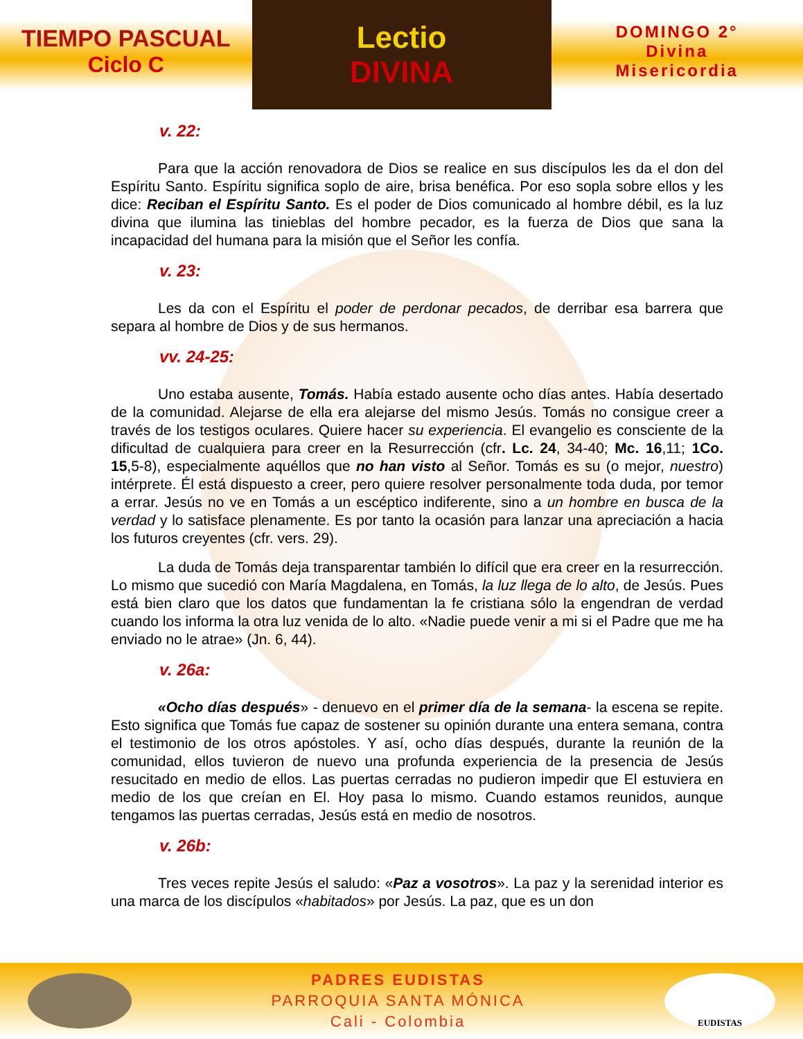TIEMPO PASCUAL
Ciclo C
Lectio
DIVINA
DOMINGO 2°
Divina
Misericordia
v. 22:
Para que la acción renovadora de Dios se realice en sus discípulos les da el don del Espíritu Santo. Espíritu significa soplo de aire, brisa benéfica. Por eso sopla sobre ellos y les dice: Reciban el Espíritu Santo. Es el poder de Dios comunicado al hombre débil, es la luz divina que ilumina las tinieblas del hombre pecador, es la fuerza de Dios que sana la incapacidad del humana para la misión que el Señor les confía.
v. 23:
Les da con el Espíritu el poder de perdonar pecados, de derribar esa barrera que separa al hombre de Dios y de sus hermanos.
vv. 24-25:
Uno estaba ausente, Tomás. Había estado ausente ocho días antes. Había desertado de la comunidad. Alejarse de ella era alejarse del mismo Jesús. Tomás no consigue creer a través de los testigos oculares. Quiere hacer su experiencia. El evangelio es consciente de la dificultad de cualquiera para creer en la Resurrección (cfr. Lc. 24, 34-40; Mc. 16,11; 1Co. 15,5-8), especialmente aquéllos que no han visto al Señor. Tomás es su (o mejor, nuestro) intérprete. Él está dispuesto a creer, pero quiere resolver personalmente toda duda, por temor a errar. Jesús no ve en Tomás a un escéptico indiferente, sino a un hombre en busca de la verdad y lo satisface plenamente. Es por tanto la ocasión para lanzar una apreciación a hacia los futuros creyentes (cfr. vers. 29).
La duda de Tomás deja transparentar también lo difícil que era creer en la resurrección. Lo mismo que sucedió con María Magdalena, en Tomás, la luz llega de lo alto, de Jesús. Pues está bien claro que los datos que fundamentan la fe cristiana sólo la engendran de verdad cuando los informa la otra luz venida de lo alto. «Nadie puede venir a mi si el Padre que me ha enviado no le atrae» (Jn. 6, 44).
v. 26a:
«Ocho días después» - denuevo en el primer día de la semana- la escena se repite. Esto significa que Tomás fue capaz de sostener su opinión durante una entera semana, contra el testimonio de los otros apóstoles. Y así, ocho días después, durante la reunión de la comunidad, ellos tuvieron de nuevo una profunda experiencia de la presencia de Jesús resucitado en medio de ellos. Las puertas cerradas no pudieron impedir que El estuviera en medio de los que creían en El. Hoy pasa lo mismo. Cuando estamos reunidos, aunque tengamos las puertas cerradas, Jesús está en medio de nosotros.
v. 26b:
Tres veces repite Jesús el saludo: «Paz a vosotros». La paz y la serenidad interior es una marca de los discípulos «habitados» por Jesús. La paz, que es un don
PADRES EUDISTAS
PARROQUIA SANTA MÓNICA
Cali - Colombia
EUDISTAS